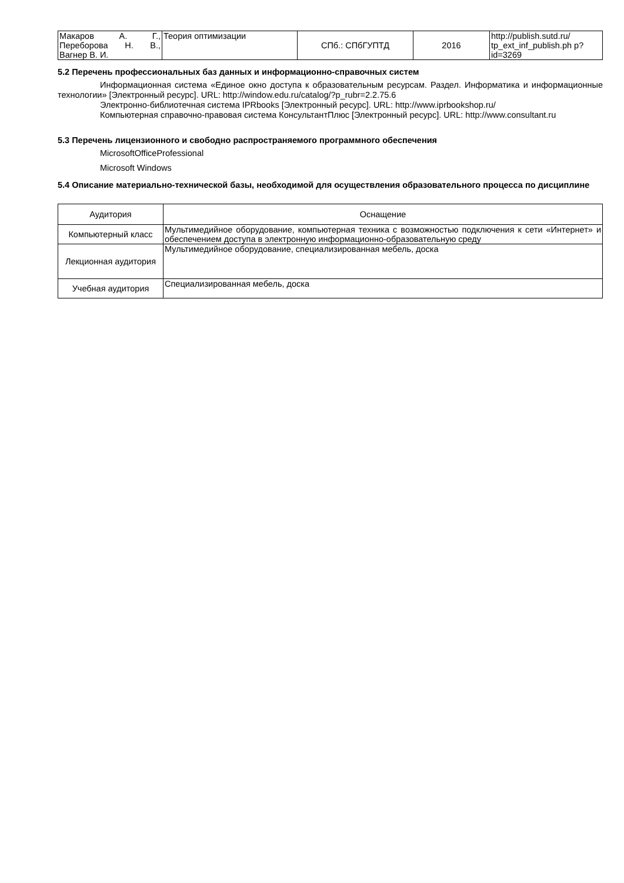| Макаров А. Г., Переборова Н. В., Вагнер В. И. | Теория оптимизации | СПб.: СПбГУПТД | 2016 | http://publish.sutd.ru/ tp_ext_inf_publish.ph p?id=3269 |
5.2 Перечень профессиональных баз данных и информационно-справочных систем
Информационная система «Единое окно доступа к образовательным ресурсам. Раздел. Информатика и информационные технологии» [Электронный ресурс]. URL: http://window.edu.ru/catalog/?p_rubr=2.2.75.6
Электронно-библиотечная система IPRbooks [Электронный ресурс]. URL: http://www.iprbookshop.ru/
Компьютерная справочно-правовая система КонсультантПлюс [Электронный ресурс]. URL: http://www.consultant.ru
5.3 Перечень лицензионного и свободно распространяемого программного обеспечения
MicrosoftOfficeProfessional
Microsoft Windows
5.4 Описание материально-технической базы, необходимой для осуществления образовательного процесса по дисциплине
| Аудитория | Оснащение |
| --- | --- |
| Компьютерный класс | Мультимедийное оборудование, компьютерная техника с возможностью подключения к сети «Интернет» и обеспечением доступа в электронную информационно-образовательную среду |
| Лекционная аудитория | Мультимедийное оборудование, специализированная мебель, доска |
| Учебная аудитория | Специализированная мебель, доска |